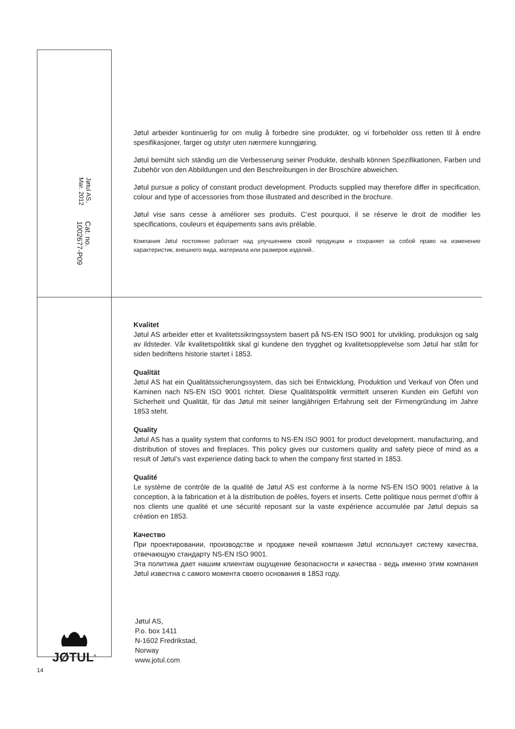Cat. no. 1002677-P09
Jøtul AS, Mar. 2012
Jøtul arbeider kontinuerlig for om mulig å forbedre sine produkter, og vi forbeholder oss retten til å endre spesifikasjoner, farger og utstyr uten nærmere kunngjøring.
Jøtul bemüht sich ständig um die Verbesserung seiner Produkte, deshalb können Spezifikationen, Farben und Zubehör von den Abbildungen und den Beschreibungen in der Broschüre abweichen.
Jøtul pursue a policy of constant product development. Products supplied may therefore differ in specification, colour and type of accessories from those illustrated and described in the brochure.
Jøtul vise sans cesse à améliorer ses produits. C’est pourquoi, il se réserve le droit de modifier les specifications, couleurs et équipements sans avis prélable.
Компания Jøtul постоянно работает над улучшением своей продукции и сохраняет за собой право на изменение характеристик, внешнего вида, материала или размеров изделий..
Kvalitet
Jøtul AS arbeider etter et kvalitetssikringssystem basert på NS-EN ISO 9001 for utvikling, produksjon og salg av ildsteder. Vår kvalitetspolitikk skal gi kundene den trygghet og kvalitetsopplevelse som Jøtul har stått for siden bedriftens historie startet i 1853.
Qualität
Jøtul AS hat ein Qualitätssicherungssystem, das sich bei Entwicklung, Produktion und Verkauf von Öfen und Kaminen nach NS-EN ISO 9001 richtet. Diese Qualitätspolitik vermittelt unseren Kunden ein Gefühl von Sicherheit und Qualität, für das Jøtul mit seiner langjährigen Erfahrung seit der Firmengründung im Jahre 1853 steht.
Quality
Jøtul AS has a quality system that conforms to NS-EN ISO 9001 for product development, manufacturing, and distribution of stoves and fireplaces. This policy gives our customers quality and safety piece of mind as a result of Jøtul’s vast experience dating back to when the company first started in 1853.
Qualité
Le système de contrôle de la qualité de Jøtul AS est conforme à la norme NS-EN ISO 9001 relative à la conception, à la fabrication et à la distribution de poêles, foyers et inserts. Cette politique nous permet d’offrir à nos clients une qualité et une sécurité reposant sur la vaste expérience accumulée par Jøtul depuis sa création en 1853.
Качество
При проектировании, производстве и продаже печей компания Jøtul использует систему качества, отвечающую стандарту NS-EN ISO 9001.
Эта политика дает нашим клиентам ощущение безопасности и качества - ведь именно этим компания Jøtul известна с самого момента своего основания в 1853 году.
Jøtul AS,
P.o. box 1411
N-1602 Fredrikstad,
Norway
www.jotul.com
JØTUL<sup>®</sup>
14